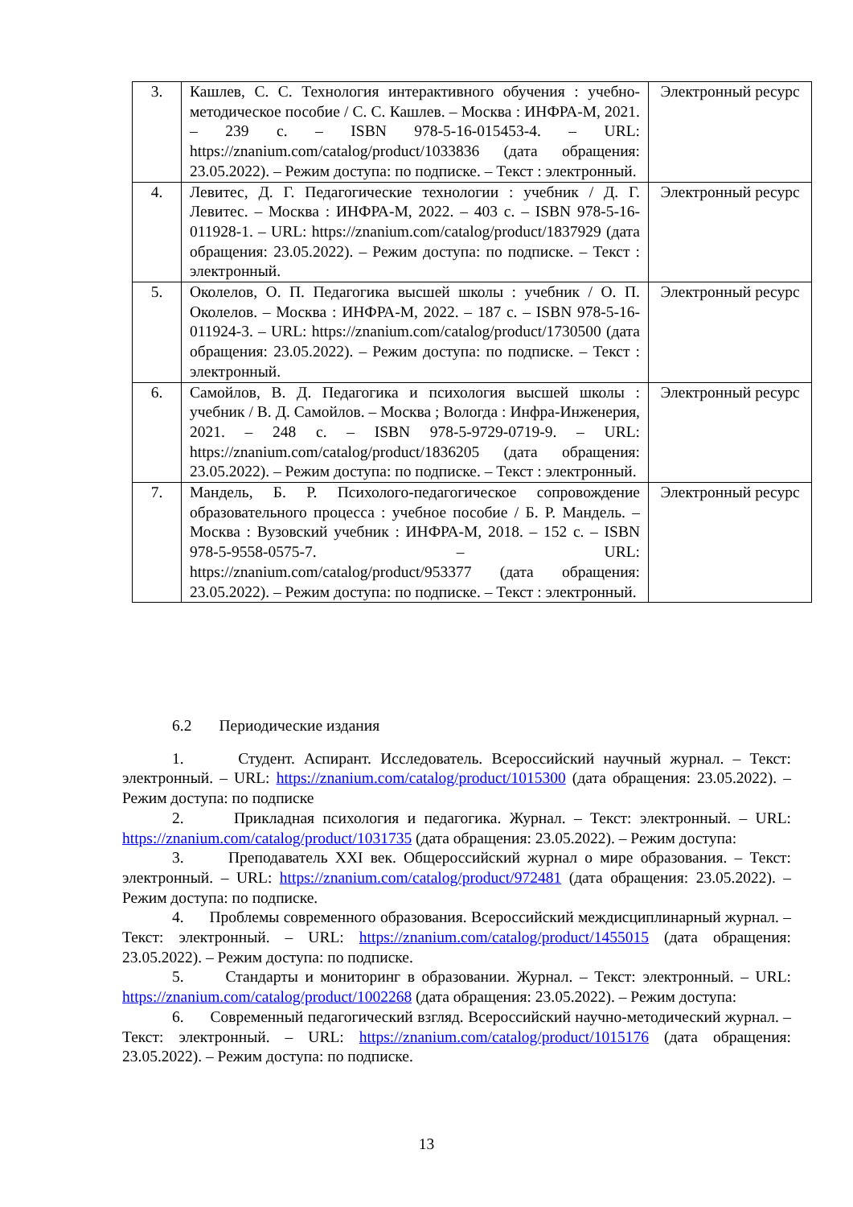| 3. | Кашлев, С. С. Технология интерактивного обучения : учебно-методическое пособие / С. С. Кашлев. – Москва : ИНФРА-М, 2021. – 239 с. – ISBN 978-5-16-015453-4. – URL: https://znanium.com/catalog/product/1033836 (дата обращения: 23.05.2022). – Режим доступа: по подписке. – Текст : электронный. | Электронный ресурс |
| 4. | Левитес, Д. Г. Педагогические технологии : учебник / Д. Г. Левитес. – Москва : ИНФРА-М, 2022. – 403 с. – ISBN 978-5-16-011928-1. – URL: https://znanium.com/catalog/product/1837929 (дата обращения: 23.05.2022). – Режим доступа: по подписке. – Текст : электронный. | Электронный ресурс |
| 5. | Околелов, О. П. Педагогика высшей школы : учебник / О. П. Околелов. – Москва : ИНФРА-М, 2022. – 187 с. – ISBN 978-5-16-011924-3. – URL: https://znanium.com/catalog/product/1730500 (дата обращения: 23.05.2022). – Режим доступа: по подписке. – Текст : электронный. | Электронный ресурс |
| 6. | Самойлов, В. Д. Педагогика и психология высшей школы : учебник / В. Д. Самойлов. – Москва ; Вологда : Инфра-Инженерия, 2021. – 248 с. – ISBN 978-5-9729-0719-9. – URL: https://znanium.com/catalog/product/1836205 (дата обращения: 23.05.2022). – Режим доступа: по подписке. – Текст : электронный. | Электронный ресурс |
| 7. | Мандель, Б. Р. Психолого-педагогическое сопровождение образовательного процесса : учебное пособие / Б. Р. Мандель. – Москва : Вузовский учебник : ИНФРА-М, 2018. – 152 с. – ISBN 978-5-9558-0575-7. – URL: https://znanium.com/catalog/product/953377 (дата обращения: 23.05.2022). – Режим доступа: по подписке. – Текст : электронный. | Электронный ресурс |
6.2 Периодические издания
1. Студент. Аспирант. Исследователь. Всероссийский научный журнал. – Текст: электронный. – URL: https://znanium.com/catalog/product/1015300 (дата обращения: 23.05.2022). – Режим доступа: по подписке
2. Прикладная психология и педагогика. Журнал. – Текст: электронный. – URL: https://znanium.com/catalog/product/1031735 (дата обращения: 23.05.2022). – Режим доступа:
3. Преподаватель XXI век. Общероссийский журнал о мире образования. – Текст: электронный. – URL: https://znanium.com/catalog/product/972481 (дата обращения: 23.05.2022). – Режим доступа: по подписке.
4. Проблемы современного образования. Всероссийский междисциплинарный журнал. – Текст: электронный. – URL: https://znanium.com/catalog/product/1455015 (дата обращения: 23.05.2022). – Режим доступа: по подписке.
5. Стандарты и мониторинг в образовании. Журнал. – Текст: электронный. – URL: https://znanium.com/catalog/product/1002268 (дата обращения: 23.05.2022). – Режим доступа:
6. Современный педагогический взгляд. Всероссийский научно-методический журнал. – Текст: электронный. – URL: https://znanium.com/catalog/product/1015176 (дата обращения: 23.05.2022). – Режим доступа: по подписке.
13